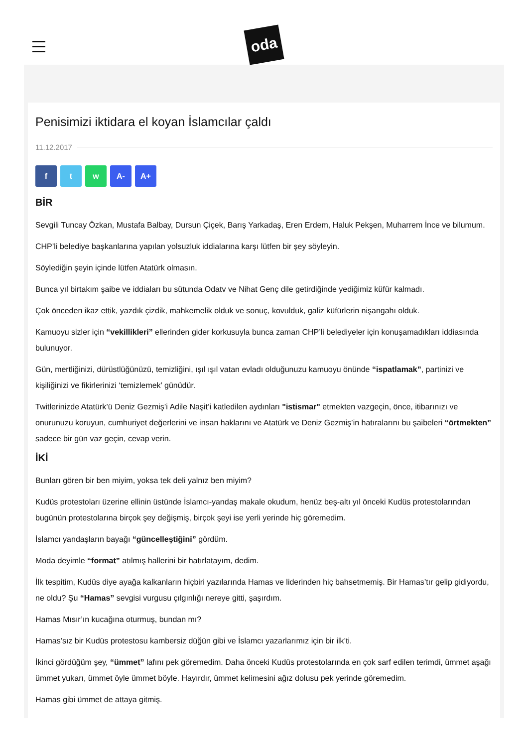oda
Penisimizi iktidara el koyan İslamcılar çaldı
11.12.2017
f t w A- A+
BİR
Sevgili Tuncay Özkan, Mustafa Balbay, Dursun Çiçek, Barış Yarkadaş, Eren Erdem, Haluk Pekşen, Muharrem İnce ve bilumum.
CHP’li belediye başkanlarına yapılan yolsuzluk iddialarına karşı lütfen bir şey söyleyin.
Söylediğin şeyin içinde lütfen Atatürk olmasın.
Bunca yıl birtakım şaibe ve iddiaları bu sütunda Odatv ve Nihat Genç dile getirdiğinde yediğimiz küfür kalmadı.
Çok önceden ikaz ettik, yazdık çizdik, mahkemelik olduk ve sonuç, kovulduk, galiz küfürlerin nişangahı olduk.
Kamuoyu sizler için “vekillikleri” ellerinden gider korkusuyla bunca zaman CHP’li belediyeler için konuşamadıkları iddiasında bulunuyor.
Gün, mertliğinizi, dürüstlüğünüzü, temizliğini, ışıl ışıl vatan evladı olduğunuzu kamuoyu önünde “ispatlamak”, partinizi ve kişiliğinizi ve fikirlerinizi ‘temizlemek’ günüdür.
Twitlerinizde Atatürk’ü Deniz Gezmiş’i Adile Naşit’i katledilen aydınları "istismar" etmekten vazgeçin, önce, itibarınızı ve onurunuzu koruyun, cumhuriyet değerlerini ve insan haklarını ve Atatürk ve Deniz Gezmiş’in hatıralarını bu şaibeleri “örtmekten” sadece bir gün vaz geçin, cevap verin.
İKİ
Bunları gören bir ben miyim, yoksa tek deli yalnız ben miyim?
Kudüs protestoları üzerine ellinin üstünde İslamcı-yandaş makale okudum, henüz beş-altı yıl önceki Kudüs protestolarından bugünün protestolarına birçok şey değişmiş, birçok şeyi ise yerli yerinde hiç göremedim.
İslamcı yandaşların bayağı “güncelleştiğini” gördüm.
Moda deyimle “format” atılmış hallerini bir hatırlatayım, dedim.
İlk tespitim, Kudüs diye ayağa kalkanların hiçbiri yazılarında Hamas ve liderinden hiç bahsetmemiş. Bir Hamas’tır gelip gidiyordu, ne oldu? Şu “Hamas” sevgisi vurgusu çılgınlığı nereye gitti, şaşırdım.
Hamas Mısır’ın kucağına oturmuş, bundan mı?
Hamas’sız bir Kudüs protestosu kambersiz düğün gibi ve İslamcı yazarlarımız için bir ilk’ti.
İkinci gördüğüm şey, “ümmet” lafını pek göremedim. Daha önceki Kudüs protestolarında en çok sarf edilen terimdi, ümmet aşağı ümmet yukarı, ümmet öyle ümmet böyle. Hayırdır, ümmet kelimesini ağız dolusu pek yerinde göremedim.
Hamas gibi ümmet de attaya gitmiş.